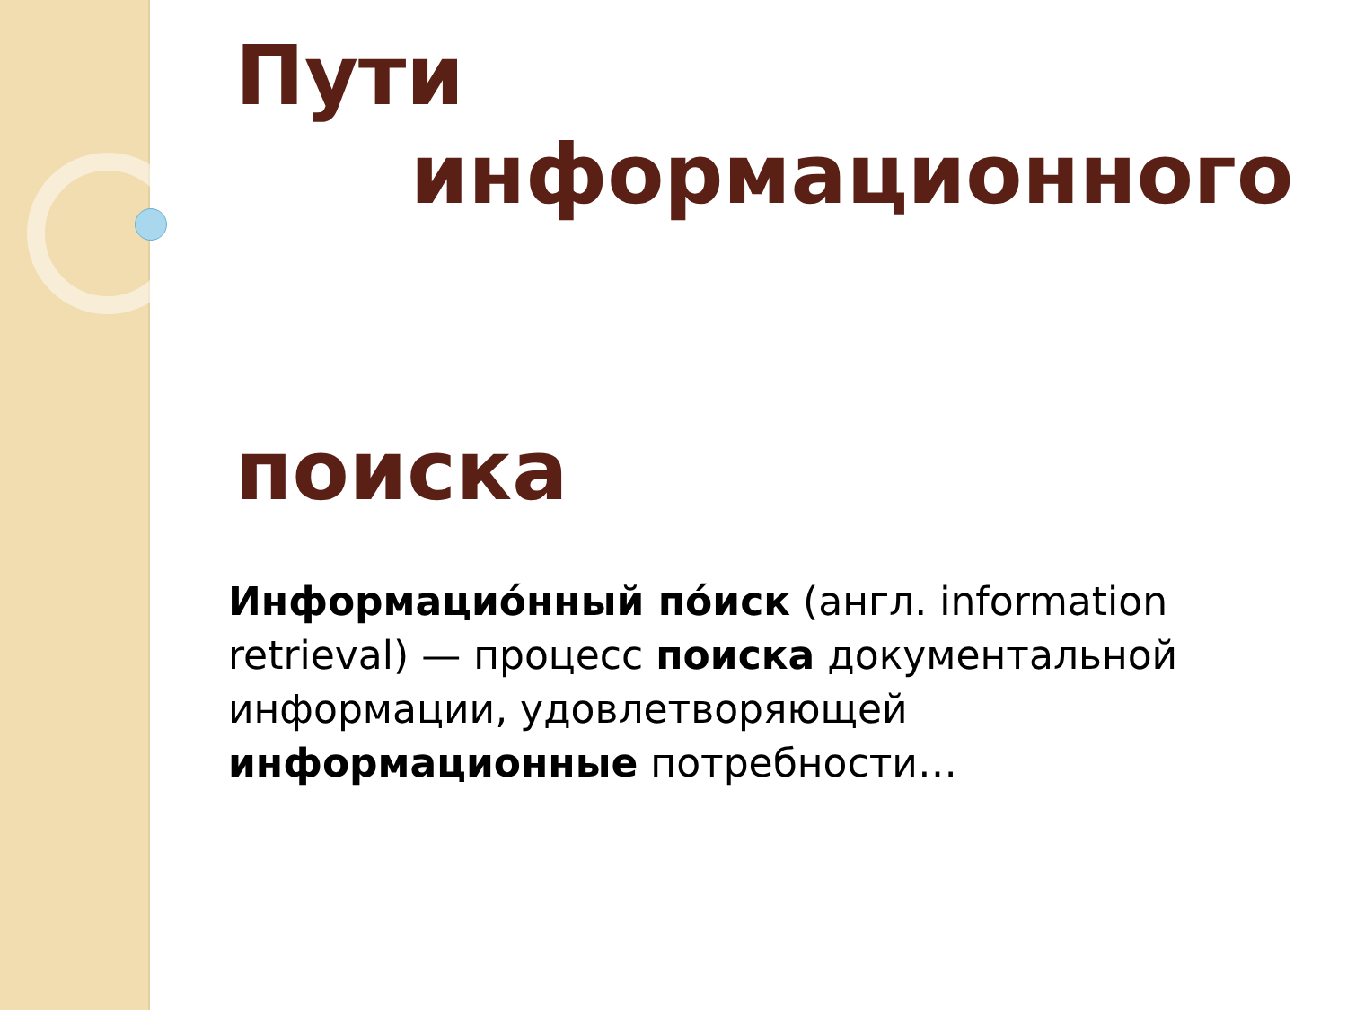Пути
информационного
поиска
Информацио́нный по́иск (англ. information retrieval) — процесс поиска документальной информации, удовлетворяющей информационные потребности…